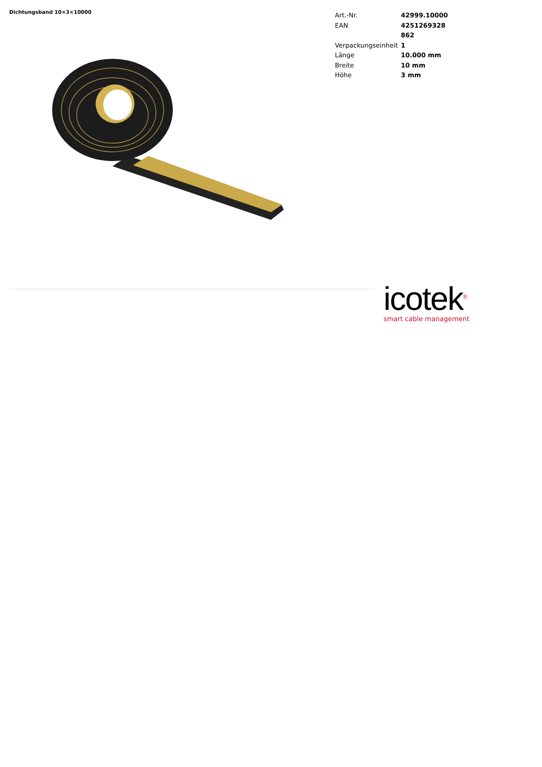Dichtungsband 10×3×10000
| Art.-Nr. | 42999.10000 |
| EAN | 4251269328 862 |
| Verpackungseinheit | 1 |
| Länge | 10.000 mm |
| Breite | 10 mm |
| Höhe | 3 mm |
icotek<sup>®</sup>
smart cable management